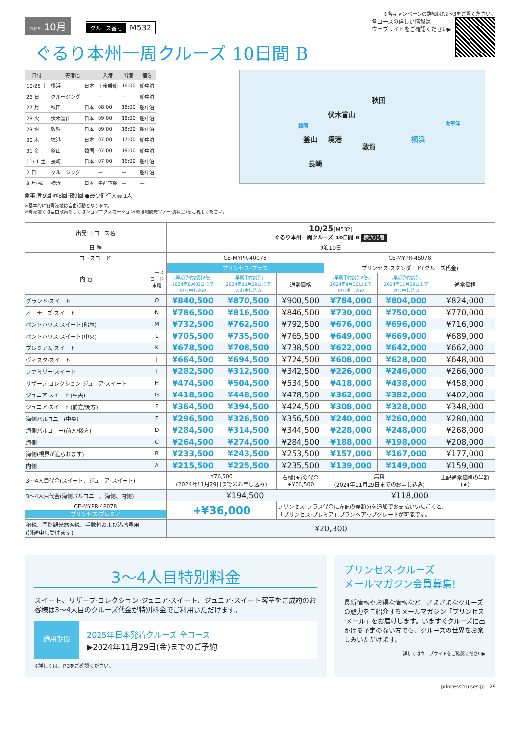※各キャンペーンの詳細はP.2〜3をご覧ください。
2025 10月 クルーズ番号 M532
ぐるり本州一周クルーズ 10日間 B
各コースの詳しい情報は
ウェブサイトをご確認ください▶
| 日付 | 寄港地 | | 入港 | 出港 | 宿泊 |
| --- | --- | --- | --- | --- | --- |
| 10/25 土 | 横浜 | 日本 | 午後乗船 | 16:00 | 船中泊 |
| 26 日 | クルージング | | — | — | 船中泊 |
| 27 月 | 秋田 | 日本 | 08:00 | 18:00 | 船中泊 |
| 28 火 | 伏木富山 | 日本 | 09:00 | 18:00 | 船中泊 |
| 29 水 | 敦賀 | 日本 | 09:00 | 18:00 | 船中泊 |
| 30 木 | 境港 | 日本 | 07:00 | 17:00 | 船中泊 |
| 31 金 | 釜山 | 韓国 | 07:00 | 18:00 | 船中泊 |
| 11/ 1 土 | 長崎 | 日本 | 07:00 | 16:00 | 船中泊 |
| 2 日 | クルージング | | — | — | 船中泊 |
| 3 月·祝 | 横浜 | 日本 | 午前下船 | — | — |
食事:朝9回·昼8回·夜9回 ●最少催行人員:1人
※基本的に各寄港地は自由行動となります。
※寄港地では自由散策もしくはショアエクスカーション(寄港地観光ツアー:別料金)をご利用ください。
秋田
伏木富山
境港
敦賀
釜山
長崎
横浜
韓国 太平洋
| 出発日·コース名 | | 10/25 [M532] ぐるり本州一周クルーズ 10日間 B 横浜発着 | | | | | |
| --- | --- | --- | --- | --- | --- | --- | --- |
| 日 程 | | 9泊10日 | | | | | |
| コースコード | | CE-MYPR-40078 | | | CE-MYPR-4S078 | | |
| 内 容 | コース コード 末尾 | プリンセス·プラス | | | プリンセス·スタンダード(クルーズ代金) | | |
| | | [早期予約割引2倍] 2024年8月30日まで のお申し込み | [早期予約割引] 2024年11月29日まで のお申し込み | 通常価格 | [早期予約割引2倍] 2024年8月30日まで のお申し込み | [早期予約割引] 2024年11月29日まで のお申し込み | 通常価格 |
| グランド·スイート | O | ¥840,500 | ¥870,500 | ¥900,500 | ¥784,000 | ¥804,000 | ¥824,000 |
| オーナーズ·スイート | N | ¥786,500 | ¥816,500 | ¥846,500 | ¥730,000 | ¥750,000 | ¥770,000 |
| ペントハウス·スイート(船尾) | M | ¥732,500 | ¥762,500 | ¥792,500 | ¥676,000 | ¥696,000 | ¥716,000 |
| ペントハウス·スイート(中央) | L | ¥705,500 | ¥735,500 | ¥765,500 | ¥649,000 | ¥669,000 | ¥689,000 |
| プレミアム·スイート | K | ¥678,500 | ¥708,500 | ¥738,500 | ¥622,000 | ¥642,000 | ¥662,000 |
| ヴィスタ·スイート | J | ¥664,500 | ¥694,500 | ¥724,500 | ¥608,000 | ¥628,000 | ¥648,000 |
| ファミリー·スイート | I | ¥282,500 | ¥312,500 | ¥342,500 | ¥226,000 | ¥246,000 | ¥266,000 |
| リザーブ·コレクション·ジュニア·スイート | H | ¥474,500 | ¥504,500 | ¥534,500 | ¥418,000 | ¥438,000 | ¥458,000 |
| ジュニア·スイート(中央) | G | ¥418,500 | ¥448,500 | ¥478,500 | ¥362,000 | ¥382,000 | ¥402,000 |
| ジュニア·スイート(前方/後方) | F | ¥364,500 | ¥394,500 | ¥424,500 | ¥308,000 | ¥328,000 | ¥348,000 |
| 海側バルコニー(中央) | E | ¥296,500 | ¥326,500 | ¥356,500 | ¥240,000 | ¥260,000 | ¥280,000 |
| 海側バルコニー(前方/後方) | D | ¥284,500 | ¥314,500 | ¥344,500 | ¥228,000 | ¥248,000 | ¥268,000 |
| 海側 | C | ¥264,500 | ¥274,500 | ¥284,500 | ¥188,000 | ¥198,000 | ¥208,000 |
| 海側(視界が遮られます) | B | ¥233,500 | ¥243,500 | ¥253,500 | ¥157,000 | ¥167,000 | ¥177,000 |
| 内側 | A | ¥215,500 | ¥225,500 | ¥235,500 | ¥139,000 | ¥149,000 | ¥159,000 |
| 3〜4人目代金(スイート、ジュニア·スイート) | | ¥76,500 (2024年11月29日までのお申し込み) | | 右欄(★)の代金 +¥76,500 | 無料 (2024年11月29日までのお申し込み) | | 上記通常価格の半額 (★) |
| 3〜4人目代金(海側バルコニー、海側、内側) | | ¥194,500 | | | ¥118,000 | | |
| CE-MYPR-4P078 プリンセス·プレミア | | +¥36,000 | | プリンセス·プラス代金に左記の差額分を追加でお支払いいただくと、 「プリンセス·プレミア」プランへアップグレードが可能です。 | | | |
| 租税、国際観光旅客税、手数料および港湾費用 (別途申し受けます) | | ¥20,300 | | | | | |
3〜4人目特別料金
スイート、リザーブ·コレクション·ジュニア·スイート、ジュニア·スイート客室をご成約のお客様は3〜4人目のクルーズ代金が特別料金でご利用いただけます。
適用期間
2025年日本発着クルーズ 全コース
▶2024年11月29日(金)までのご予約
※詳しくは、P.3をご確認ください。
プリンセス·クルーズ
メールマガジン会員募集!
最新情報やお得な情報など、さまざまなクルーズの魅力をご紹介するメールマガジン「プリンセス·メール」をお届けします。いますぐクルーズに出かける予定のない方でも、クルーズの世界をお楽しみいただけます。
詳しくはウェブサイトをご確認ください▶
princesscruises.jp 29